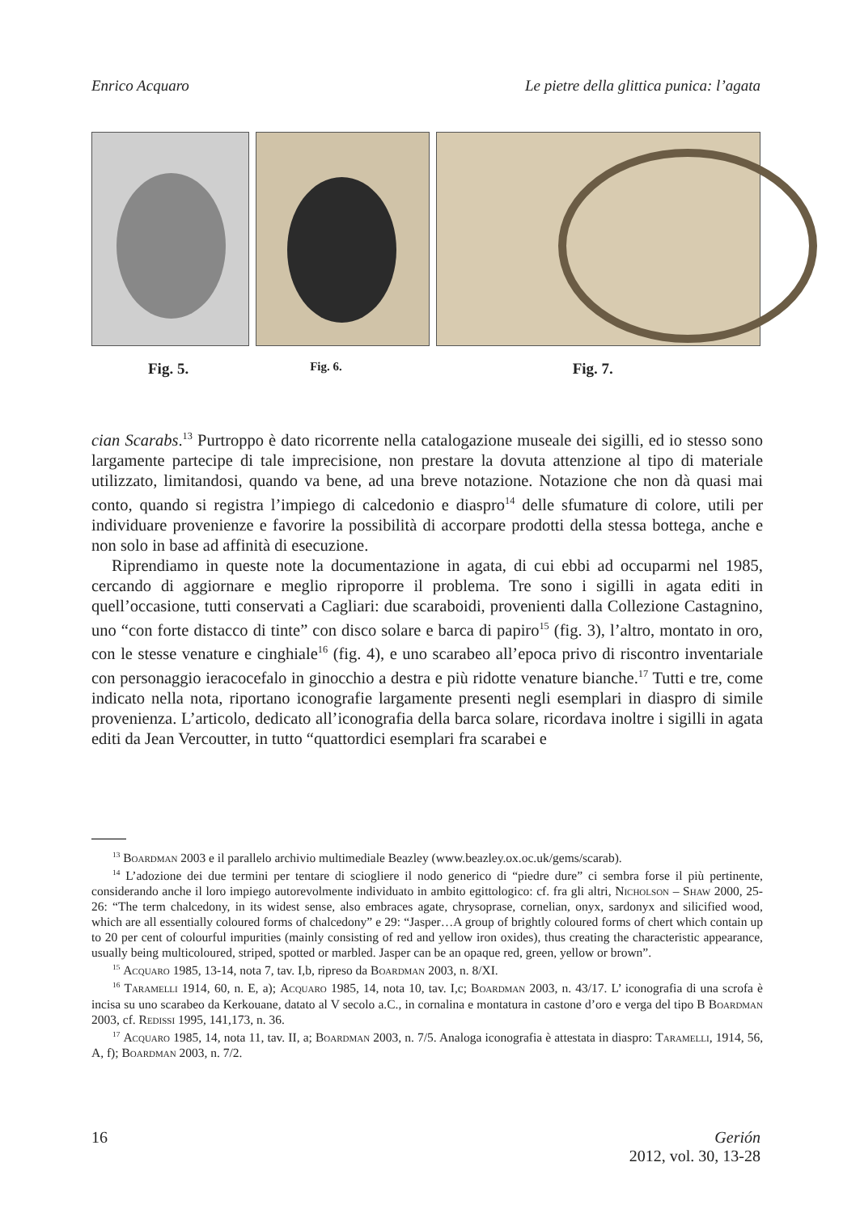Enrico Acquaro Le pietre della glittica punica: l’agata
Fig. 5. Fig. 6. Fig. 7.
cian Scarabs.<sup>13</sup> Purtroppo è dato ricorrente nella catalogazione museale dei sigilli, ed io stesso sono largamente partecipe di tale imprecisione, non prestare la dovuta attenzione al tipo di materiale utilizzato, limitandosi, quando va bene, ad una breve notazione. Notazione che non dà quasi mai conto, quando si registra l’impiego di calcedonio e diaspro<sup>14</sup> delle sfumature di colore, utili per individuare provenienze e favorire la possibilità di accorpare prodotti della stessa bottega, anche e non solo in base ad affinità di esecuzione.
Riprendiamo in queste note la documentazione in agata, di cui ebbi ad occuparmi nel 1985, cercando di aggiornare e meglio riproporre il problema. Tre sono i sigilli in agata editi in quell’occasione, tutti conservati a Cagliari: due scaraboidi, provenienti dalla Collezione Castagnino, uno “con forte distacco di tinte” con disco solare e barca di papiro<sup>15</sup> (fig. 3), l’altro, montato in oro, con le stesse venature e cinghiale<sup>16</sup> (fig. 4), e uno scarabeo all’epoca privo di riscontro inventariale con personaggio ieracocefalo in ginocchio a destra e più ridotte venature bianche.<sup>17</sup> Tutti e tre, come indicato nella nota, riportano iconografie largamente presenti negli esemplari in diaspro di simile provenienza. L’articolo, dedicato all’iconografia della barca solare, ricordava inoltre i sigilli in agata editi da Jean Vercoutter, in tutto “quattordici esemplari fra scarabei e
<sup>13</sup> Boardman 2003 e il parallelo archivio multimediale Beazley (www.beazley.ox.oc.uk/gems/scarab).
<sup>14</sup> L’adozione dei due termini per tentare di sciogliere il nodo generico di “piedre dure” ci sembra forse il più pertinente, considerando anche il loro impiego autorevolmente individuato in ambito egittologico: cf. fra gli altri, Nicholson – Shaw 2000, 25-26: “The term chalcedony, in its widest sense, also embraces agate, chrysoprase, cornelian, onyx, sardonyx and silicified wood, which are all essentially coloured forms of chalcedony” e 29: “Jasper…A group of brightly coloured forms of chert which contain up to 20 per cent of colourful impurities (mainly consisting of red and yellow iron oxides), thus creating the characteristic appearance, usually being multicoloured, striped, spotted or marbled. Jasper can be an opaque red, green, yellow or brown”.
<sup>15</sup> Acquaro 1985, 13-14, nota 7, tav. I,b, ripreso da Boardman 2003, n. 8/XI.
<sup>16</sup> Taramelli 1914, 60, n. E, a); Acquaro 1985, 14, nota 10, tav. I,c; Boardman 2003, n. 43/17. L’ iconografia di una scrofa è incisa su uno scarabeo da Kerkouane, datato al V secolo a.C., in cornalina e montatura in castone d’oro e verga del tipo B Boardman 2003, cf. Redissi 1995, 141,173, n. 36.
<sup>17</sup> Acquaro 1985, 14, nota 11, tav. II, a; Boardman 2003, n. 7/5. Analoga iconografia è attestata in diaspro: Taramelli, 1914, 56, A, f); Boardman 2003, n. 7/2.
16 Gerión
2012, vol. 30, 13-28